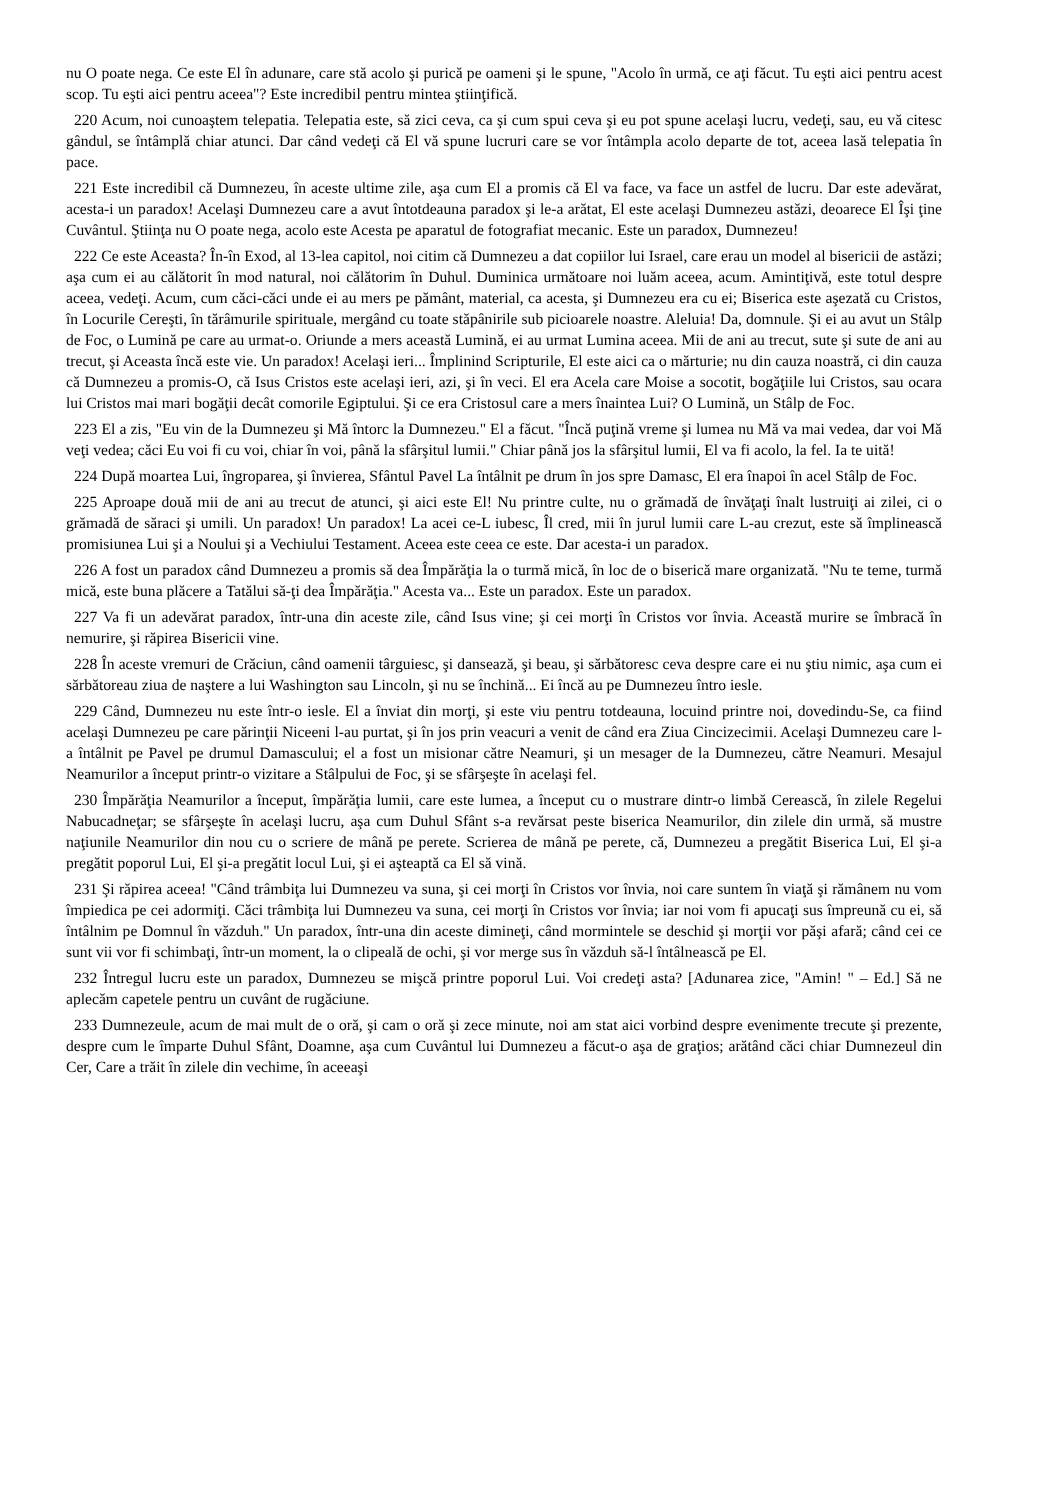nu O poate nega. Ce este El în adunare, care stă acolo şi purică pe oameni şi le spune, "Acolo în urmă, ce aţi făcut. Tu eşti aici pentru acest scop. Tu eşti aici pentru aceea"? Este incredibil pentru mintea ştiinţifică.
220 Acum, noi cunoaştem telepatia. Telepatia este, să zici ceva, ca şi cum spui ceva şi eu pot spune acelaşi lucru, vedeţi, sau, eu vă citesc gândul, se întâmplă chiar atunci. Dar când vedeţi că El vă spune lucruri care se vor întâmpla acolo departe de tot, aceea lasă telepatia în pace.
221 Este incredibil că Dumnezeu, în aceste ultime zile, aşa cum El a promis că El va face, va face un astfel de lucru. Dar este adevărat, acesta-i un paradox! Acelaşi Dumnezeu care a avut întotdeauna paradox şi le-a arătat, El este acelaşi Dumnezeu astăzi, deoarece El Îşi ţine Cuvântul. Ştiinţa nu O poate nega, acolo este Acesta pe aparatul de fotografiat mecanic. Este un paradox, Dumnezeu!
222 Ce este Aceasta? În-în Exod, al 13-lea capitol, noi citim că Dumnezeu a dat copiilor lui Israel, care erau un model al bisericii de astăzi; aşa cum ei au călătorit în mod natural, noi călătorim în Duhul. Duminica următoare noi luăm aceea, acum. Amintiţivă, este totul despre aceea, vedeţi. Acum, cum căci-căci unde ei au mers pe pământ, material, ca acesta, şi Dumnezeu era cu ei; Biserica este aşezată cu Cristos, în Locurile Cereşti, în tărâmurile spirituale, mergând cu toate stăpânirile sub picioarele noastre. Aleluia! Da, domnule. Şi ei au avut un Stâlp de Foc, o Lumină pe care au urmat-o. Oriunde a mers această Lumină, ei au urmat Lumina aceea. Mii de ani au trecut, sute şi sute de ani au trecut, şi Aceasta încă este vie. Un paradox! Acelaşi ieri... Împlinind Scripturile, El este aici ca o mărturie; nu din cauza noastră, ci din cauza că Dumnezeu a promis-O, că Isus Cristos este acelaşi ieri, azi, şi în veci. El era Acela care Moise a socotit, bogăţiile lui Cristos, sau ocara lui Cristos mai mari bogăţii decât comorile Egiptului. Şi ce era Cristosul care a mers înaintea Lui? O Lumină, un Stâlp de Foc.
223 El a zis, "Eu vin de la Dumnezeu şi Mă întorc la Dumnezeu." El a făcut. "Încă puţină vreme şi lumea nu Mă va mai vedea, dar voi Mă veţi vedea; căci Eu voi fi cu voi, chiar în voi, până la sfârşitul lumii." Chiar până jos la sfârşitul lumii, El va fi acolo, la fel. Ia te uită!
224 După moartea Lui, îngroparea, şi învierea, Sfântul Pavel La întâlnit pe drum în jos spre Damasc, El era înapoi în acel Stâlp de Foc.
225 Aproape două mii de ani au trecut de atunci, şi aici este El! Nu printre culte, nu o grămadă de învăţaţi înalt lustruiţi ai zilei, ci o grămadă de săraci şi umili. Un paradox! Un paradox! La acei ce-L iubesc, Îl cred, mii în jurul lumii care L-au crezut, este să împlinească promisiunea Lui şi a Noului şi a Vechiului Testament. Aceea este ceea ce este. Dar acesta-i un paradox.
226 A fost un paradox când Dumnezeu a promis să dea Împărăţia la o turmă mică, în loc de o biserică mare organizată. "Nu te teme, turmă mică, este buna plăcere a Tatălui să-ţi dea Împărăţia." Acesta va... Este un paradox. Este un paradox.
227 Va fi un adevărat paradox, într-una din aceste zile, când Isus vine; şi cei morţi în Cristos vor învia. Această murire se îmbracă în nemurire, şi răpirea Bisericii vine.
228 În aceste vremuri de Crăciun, când oamenii târguiesc, şi dansează, şi beau, şi sărbătoresc ceva despre care ei nu ştiu nimic, aşa cum ei sărbătoreau ziua de naştere a lui Washington sau Lincoln, şi nu se închină... Ei încă au pe Dumnezeu întro iesle.
229 Când, Dumnezeu nu este într-o iesle. El a înviat din morţi, şi este viu pentru totdeauna, locuind printre noi, dovedindu-Se, ca fiind acelaşi Dumnezeu pe care părinţii Niceeni l-au purtat, şi în jos prin veacuri a venit de când era Ziua Cincizecimii. Acelaşi Dumnezeu care l-a întâlnit pe Pavel pe drumul Damascului; el a fost un misionar către Neamuri, şi un mesager de la Dumnezeu, către Neamuri. Mesajul Neamurilor a început printr-o vizitare a Stâlpului de Foc, şi se sfârşeşte în acelaşi fel.
230 Împărăţia Neamurilor a început, împărăţia lumii, care este lumea, a început cu o mustrare dintr-o limbă Cerească, în zilele Regelui Nabucadneţar; se sfârşeşte în acelaşi lucru, aşa cum Duhul Sfânt s-a revărsat peste biserica Neamurilor, din zilele din urmă, să mustre naţiunile Neamurilor din nou cu o scriere de mână pe perete. Scrierea de mână pe perete, că, Dumnezeu a pregătit Biserica Lui, El şi-a pregătit poporul Lui, El şi-a pregătit locul Lui, şi ei aşteaptă ca El să vină.
231 Şi răpirea aceea! "Când trâmbiţa lui Dumnezeu va suna, şi cei morţi în Cristos vor învia, noi care suntem în viaţă şi rămânem nu vom împiedica pe cei adormiţi. Căci trâmbiţa lui Dumnezeu va suna, cei morţi în Cristos vor învia; iar noi vom fi apucaţi sus împreună cu ei, să întâlnim pe Domnul în văzduh." Un paradox, într-una din aceste dimineţi, când mormintele se deschid şi morţii vor păşi afară; când cei ce sunt vii vor fi schimbaţi, într-un moment, la o clipeală de ochi, şi vor merge sus în văzduh să-l întâlnească pe El.
232 Întregul lucru este un paradox, Dumnezeu se mişcă printre poporul Lui. Voi credeţi asta? [Adunarea zice, "Amin! " – Ed.] Să ne aplecăm capetele pentru un cuvânt de rugăciune.
233 Dumnezeule, acum de mai mult de o oră, şi cam o oră şi zece minute, noi am stat aici vorbind despre evenimente trecute şi prezente, despre cum le împarte Duhul Sfânt, Doamne, aşa cum Cuvântul lui Dumnezeu a făcut-o aşa de graţios; arătând căci chiar Dumnezeul din Cer, Care a trăit în zilele din vechime, în aceeaşi